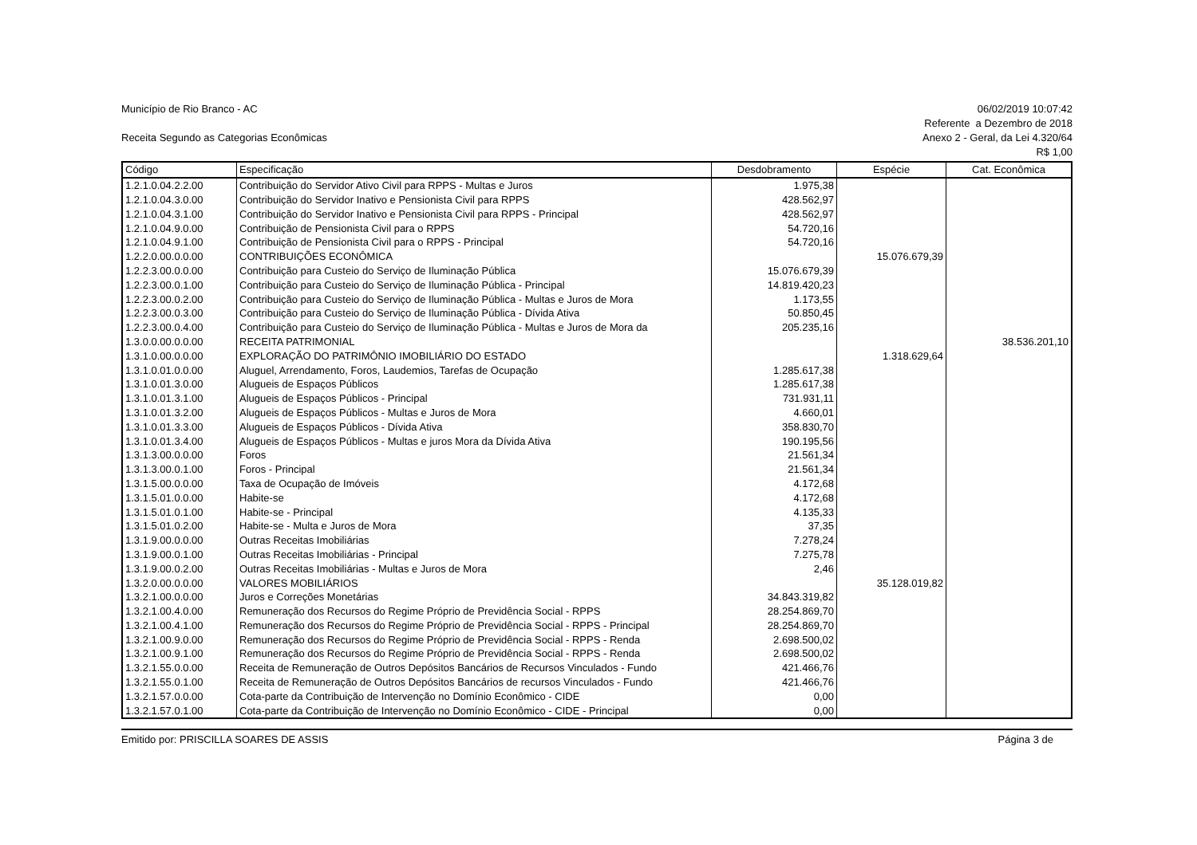Município de Rio Branco - AC 06/02/2019 10:07:42
Receita Segundo as Categorias Econômicas
Referente a Dezembro de 2018
Anexo 2 - Geral, da Lei 4.320/64
R$ 1,00
| Código | Especificação | Desdobramento | Espécie | Cat. Econômica |
| --- | --- | --- | --- | --- |
| 1.2.1.0.04.2.2.00 | Contribuição do Servidor Ativo Civil para RPPS - Multas e Juros | 1.975,38 | | |
| 1.2.1.0.04.3.0.00 | Contribuição do Servidor Inativo e Pensionista Civil para RPPS | 428.562,97 | | |
| 1.2.1.0.04.3.1.00 | Contribuição do Servidor Inativo e Pensionista Civil para RPPS - Principal | 428.562,97 | | |
| 1.2.1.0.04.9.0.00 | Contribuição de Pensionista Civil para o RPPS | 54.720,16 | | |
| 1.2.1.0.04.9.1.00 | Contribuição de Pensionista Civil para o RPPS - Principal | 54.720,16 | | |
| 1.2.2.0.00.0.0.00 | CONTRIBUIÇÕES ECONÔMICA | | 15.076.679,39 | |
| 1.2.2.3.00.0.0.00 | Contribuição para Custeio do Serviço de Iluminação Pública | 15.076.679,39 | | |
| 1.2.2.3.00.0.1.00 | Contribuição para Custeio do Serviço de Iluminação Pública - Principal | 14.819.420,23 | | |
| 1.2.2.3.00.0.2.00 | Contribuição para Custeio do Serviço de Iluminação Pública - Multas e Juros de Mora | 1.173,55 | | |
| 1.2.2.3.00.0.3.00 | Contribuição para Custeio do Serviço de Iluminação Pública - Dívida Ativa | 50.850,45 | | |
| 1.2.2.3.00.0.4.00 | Contribuição para Custeio do Serviço de Iluminação Pública - Multas e Juros de Mora da | 205.235,16 | | |
| 1.3.0.0.00.0.0.00 | RECEITA PATRIMONIAL | | | 38.536.201,10 |
| 1.3.1.0.00.0.0.00 | EXPLORAÇÃO DO PATRIMÔNIO IMOBILIÁRIO DO ESTADO | | 1.318.629,64 | |
| 1.3.1.0.01.0.0.00 | Aluguel, Arrendamento, Foros, Laudemios, Tarefas de Ocupação | 1.285.617,38 | | |
| 1.3.1.0.01.3.0.00 | Alugueis de Espaços Públicos | 1.285.617,38 | | |
| 1.3.1.0.01.3.1.00 | Alugueis de Espaços Públicos - Principal | 731.931,11 | | |
| 1.3.1.0.01.3.2.00 | Alugueis de Espaços Públicos - Multas e Juros de Mora | 4.660,01 | | |
| 1.3.1.0.01.3.3.00 | Alugueis de Espaços Públicos - Dívida Ativa | 358.830,70 | | |
| 1.3.1.0.01.3.4.00 | Alugueis de Espaços Públicos - Multas e juros Mora da Dívida Ativa | 190.195,56 | | |
| 1.3.1.3.00.0.0.00 | Foros | 21.561,34 | | |
| 1.3.1.3.00.0.1.00 | Foros - Principal | 21.561,34 | | |
| 1.3.1.5.00.0.0.00 | Taxa de Ocupação de Imóveis | 4.172,68 | | |
| 1.3.1.5.01.0.0.00 | Habite-se | 4.172,68 | | |
| 1.3.1.5.01.0.1.00 | Habite-se - Principal | 4.135,33 | | |
| 1.3.1.5.01.0.2.00 | Habite-se - Multa e Juros de Mora | 37,35 | | |
| 1.3.1.9.00.0.0.00 | Outras Receitas Imobiliárias | 7.278,24 | | |
| 1.3.1.9.00.0.1.00 | Outras Receitas Imobiliárias - Principal | 7.275,78 | | |
| 1.3.1.9.00.0.2.00 | Outras Receitas Imobiliárias - Multas e Juros de Mora | 2,46 | | |
| 1.3.2.0.00.0.0.00 | VALORES MOBILIÁRIOS | | 35.128.019,82 | |
| 1.3.2.1.00.0.0.00 | Juros e Correções Monetárias | 34.843.319,82 | | |
| 1.3.2.1.00.4.0.00 | Remuneração dos Recursos do Regime Próprio de Previdência Social - RPPS | 28.254.869,70 | | |
| 1.3.2.1.00.4.1.00 | Remuneração dos Recursos do Regime Próprio de Previdência Social - RPPS - Principal | 28.254.869,70 | | |
| 1.3.2.1.00.9.0.00 | Remuneração dos Recursos do Regime Próprio de Previdência Social - RPPS - Renda | 2.698.500,02 | | |
| 1.3.2.1.00.9.1.00 | Remuneração dos Recursos do Regime Próprio de Previdência Social - RPPS - Renda | 2.698.500,02 | | |
| 1.3.2.1.55.0.0.00 | Receita de Remuneração de Outros Depósitos Bancários de Recursos Vinculados - Fundo | 421.466,76 | | |
| 1.3.2.1.55.0.1.00 | Receita de Remuneração de Outros Depósitos Bancários de recursos Vinculados - Fundo | 421.466,76 | | |
| 1.3.2.1.57.0.0.00 | Cota-parte da Contribuição de Intervenção no Domínio Econômico - CIDE | 0,00 | | |
| 1.3.2.1.57.0.1.00 | Cota-parte da Contribuição de Intervenção no Domínio Econômico - CIDE - Principal | 0,00 | | |
Emitido por: PRISCILLA SOARES DE ASSIS
Página 3 de